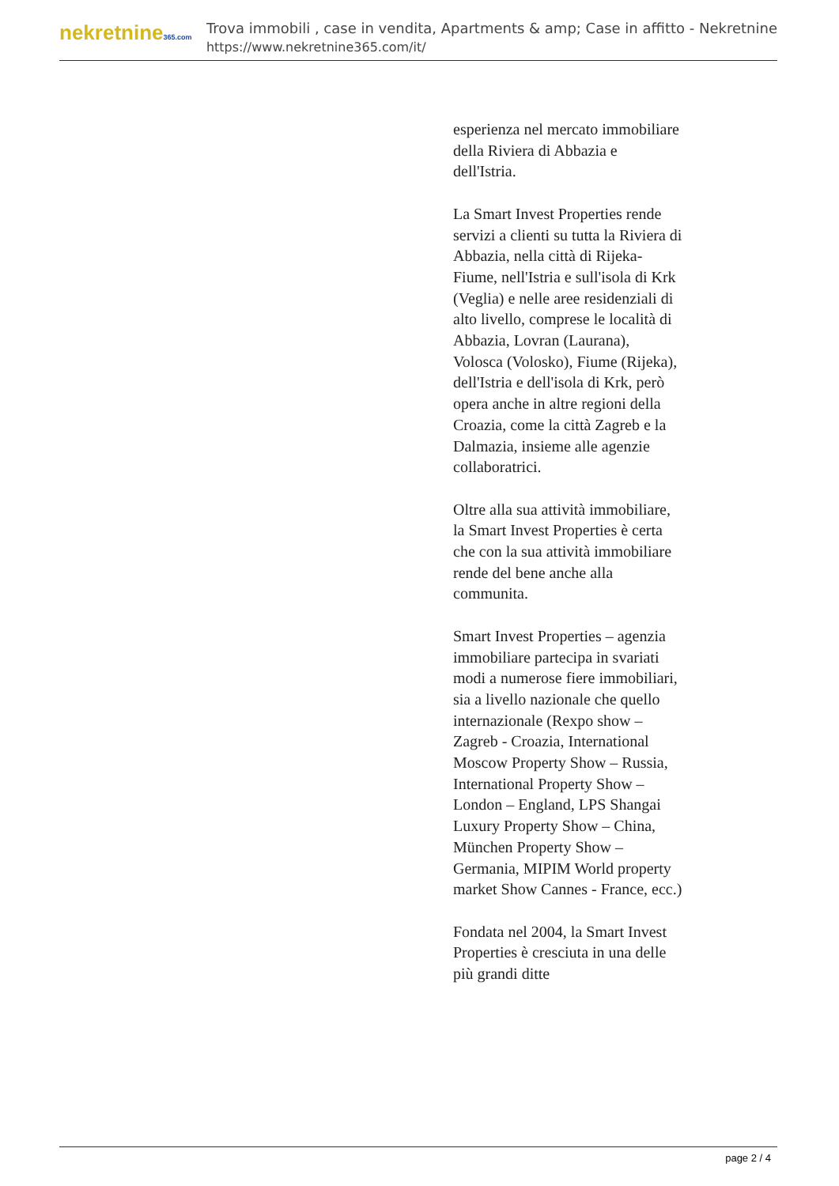nekretnine365.com
Trova immobili , case in vendita, Apartments & amp; Case in affitto - Nekretnine
https://www.nekretnine365.com/it/
esperienza nel mercato immobiliare della Riviera di Abbazia e dell'Istria.
La Smart Invest Properties rende servizi a clienti su tutta la Riviera di Abbazia, nella città di Rijeka-Fiume, nell'Istria e sull'isola di Krk (Veglia) e nelle aree residenziali di alto livello, comprese le località di Abbazia, Lovran (Laurana), Volosca (Volosko), Fiume (Rijeka), dell'Istria e dell'isola di Krk, però opera anche in altre regioni della Croazia, come la città Zagreb e la Dalmazia, insieme alle agenzie collaboratrici.
Oltre alla sua attività immobiliare, la Smart Invest Properties è certa che con la sua attività immobiliare rende del bene anche alla communita.
Smart Invest Properties – agenzia immobiliare partecipa in svariati modi a numerose fiere immobiliari, sia a livello nazionale che quello internazionale (Rexpo show – Zagreb - Croazia, International Moscow Property Show – Russia, International Property Show – London – England, LPS Shangai Luxury Property Show – China, München Property Show – Germania, MIPIM World property market Show Cannes - France, ecc.)
Fondata nel 2004, la Smart Invest Properties è cresciuta in una delle più grandi ditte
page 2 / 4